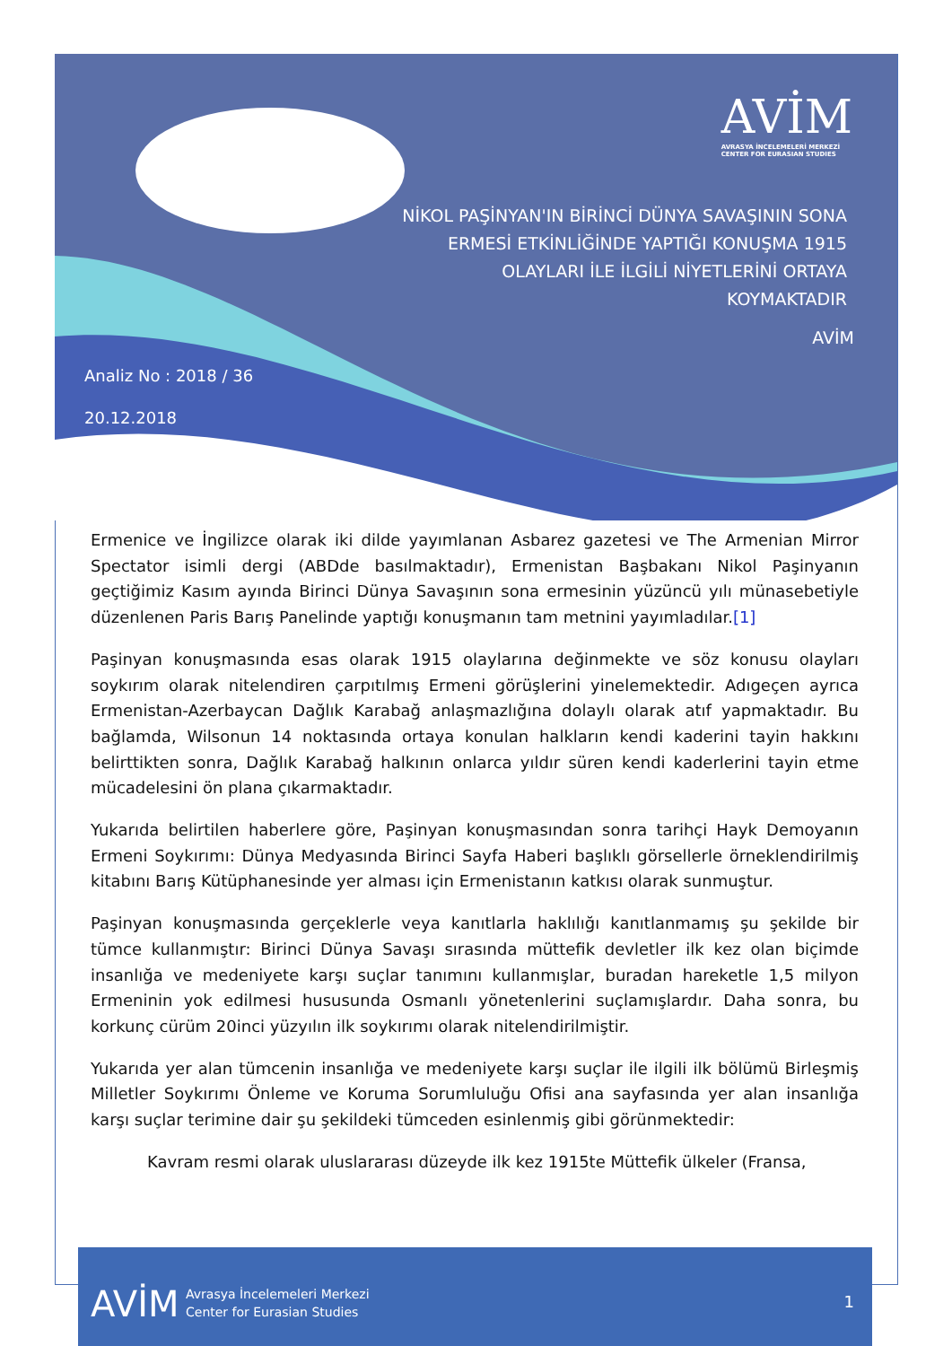AVİM
AVRASYA İNCELEMELERİ MERKEZİ
CENTER FOR EURASIAN STUDIES
NİKOL PAŞİNYAN'IN BİRİNCİ DÜNYA SAVAŞININ SONA ERMESİ ETKİNLİĞİNDE YAPTIĞI KONUŞMA 1915 OLAYLARI İLE İLGİLİ NİYETLERİNİ ORTAYA KOYMAKTADIR
AVİM
Analiz No : 2018 / 36
20.12.2018
Ermenice ve İngilizce olarak iki dilde yayımlanan Asbarez gazetesi ve The Armenian Mirror Spectator isimli dergi (ABDde basılmaktadır), Ermenistan Başbakanı Nikol Paşinyanın geçtiğimiz Kasım ayında Birinci Dünya Savaşının sona ermesinin yüzüncü yılı münasebetiyle düzenlenen Paris Barış Panelinde yaptığı konuşmanın tam metnini yayımladılar.[1]
Paşinyan konuşmasında esas olarak 1915 olaylarına değinmekte ve söz konusu olayları soykırım olarak nitelendiren çarpıtılmış Ermeni görüşlerini yinelemektedir. Adıgeçen ayrıca Ermenistan-Azerbaycan Dağlık Karabağ anlaşmazlığına dolaylı olarak atıf yapmaktadır. Bu bağlamda, Wilsonun 14 noktasında ortaya konulan halkların kendi kaderini tayin hakkını belirttikten sonra, Dağlık Karabağ halkının onlarca yıldır süren kendi kaderlerini tayin etme mücadelesini ön plana çıkarmaktadır.
Yukarıda belirtilen haberlere göre, Paşinyan konuşmasından sonra tarihçi Hayk Demoyanın Ermeni Soykırımı: Dünya Medyasında Birinci Sayfa Haberi başlıklı görsellerle örneklendirilmiş kitabını Barış Kütüphanesinde yer alması için Ermenistanın katkısı olarak sunmuştur.
Paşinyan konuşmasında gerçeklerle veya kanıtlarla haklılığı kanıtlanmamış şu şekilde bir tümce kullanmıştır: Birinci Dünya Savaşı sırasında müttefik devletler ilk kez olan biçimde insanlığa ve medeniyete karşı suçlar tanımını kullanmışlar, buradan hareketle 1,5 milyon Ermeninin yok edilmesi hususunda Osmanlı yönetenlerini suçlamışlardır. Daha sonra, bu korkunç cürüm 20inci yüzyılın ilk soykırımı olarak nitelendirilmiştir.
Yukarıda yer alan tümcenin insanlığa ve medeniyete karşı suçlar ile ilgili ilk bölümü Birleşmiş Milletler Soykırımı Önleme ve Koruma Sorumluluğu Ofisi ana sayfasında yer alan insanlığa karşı suçlar terimine dair şu şekildeki tümceden esinlenmiş gibi görünmektedir:
Kavram resmi olarak uluslararası düzeyde ilk kez 1915te Müttefik ülkeler (Fransa,
AVİM
Avrasya İncelemeleri Merkezi
Center for Eurasian Studies
1